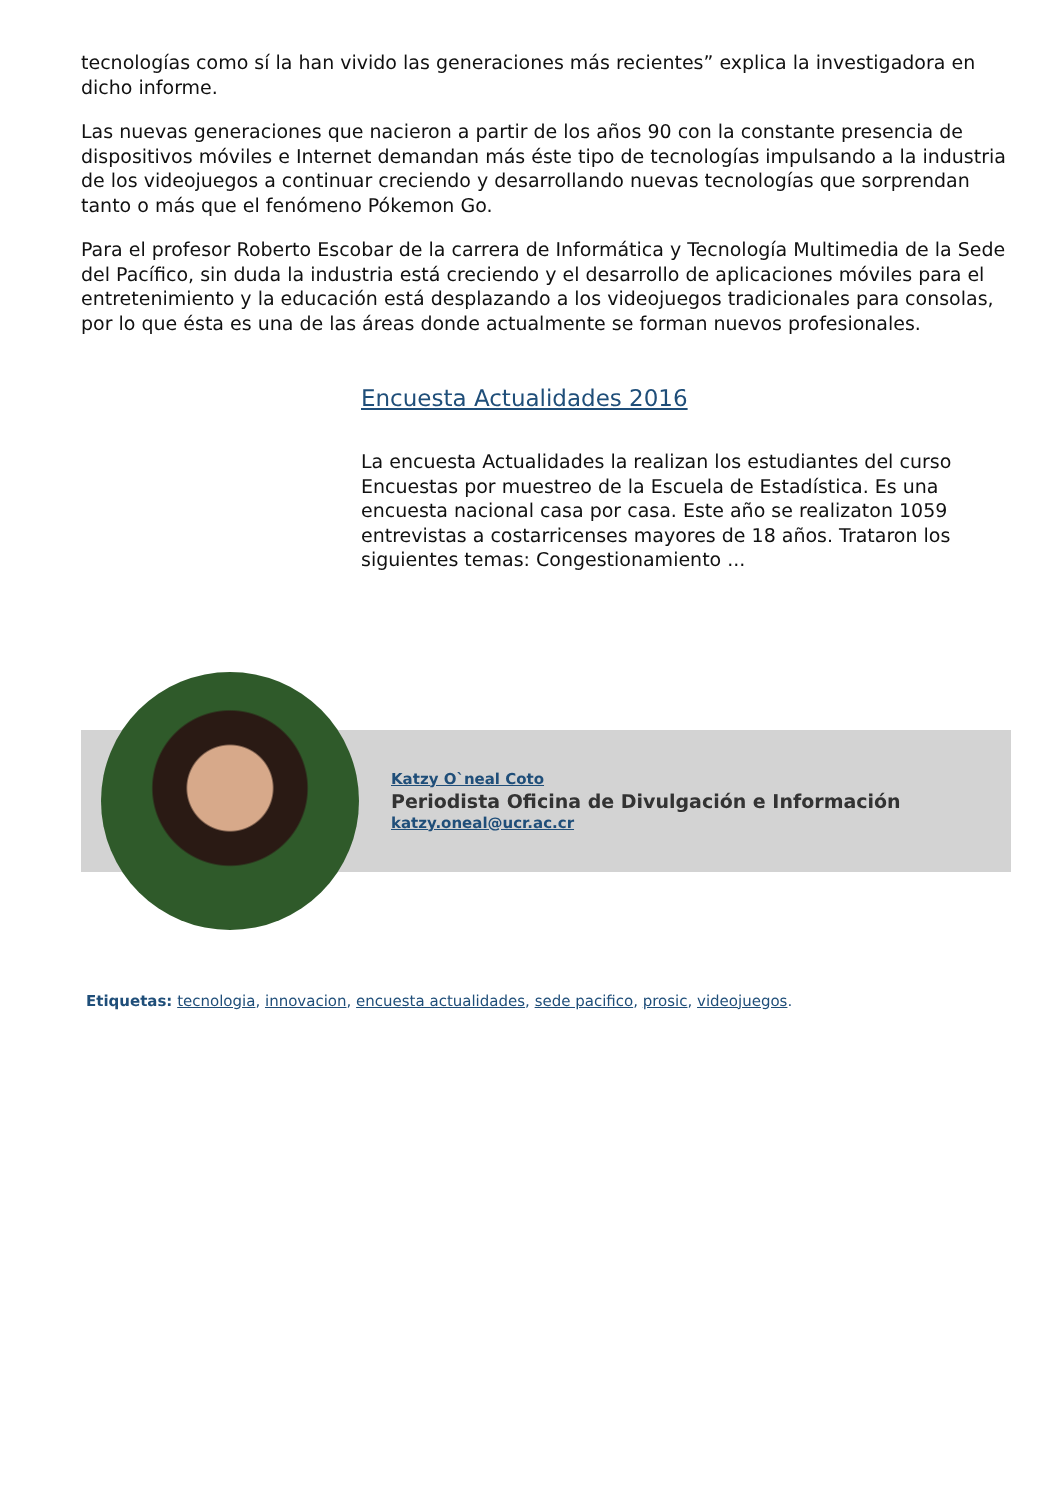tecnologías como sí la han vivido las generaciones más recientes” explica la investigadora en dicho informe.
Las nuevas generaciones que nacieron a partir de los años 90 con la constante presencia de dispositivos móviles e Internet demandan más éste tipo de tecnologías impulsando a la industria de los videojuegos a continuar creciendo y desarrollando nuevas tecnologías que sorprendan tanto o más que el fenómeno Pókemon Go.
Para el profesor Roberto Escobar de la carrera de Informática y Tecnología Multimedia de la Sede del Pacífico, sin duda la industria está creciendo y el desarrollo de aplicaciones móviles para el entretenimiento y la educación está desplazando a los videojuegos tradicionales para consolas, por lo que ésta es una de las áreas donde actualmente se forman nuevos profesionales.
Encuesta Actualidades 2016
La encuesta Actualidades la realizan los estudiantes del curso Encuestas por muestreo de la Escuela de Estadística. Es una encuesta nacional casa por casa. Este año se realizaton 1059 entrevistas a costarricenses mayores de 18 años. Trataron los siguientes temas: Congestionamiento ...
Katzy O`neal Coto
Periodista Oficina de Divulgación e Información
katzy.oneal@ucr.ac.cr
Etiquetas: tecnologia, innovacion, encuesta actualidades, sede pacifico, prosic, videojuegos.